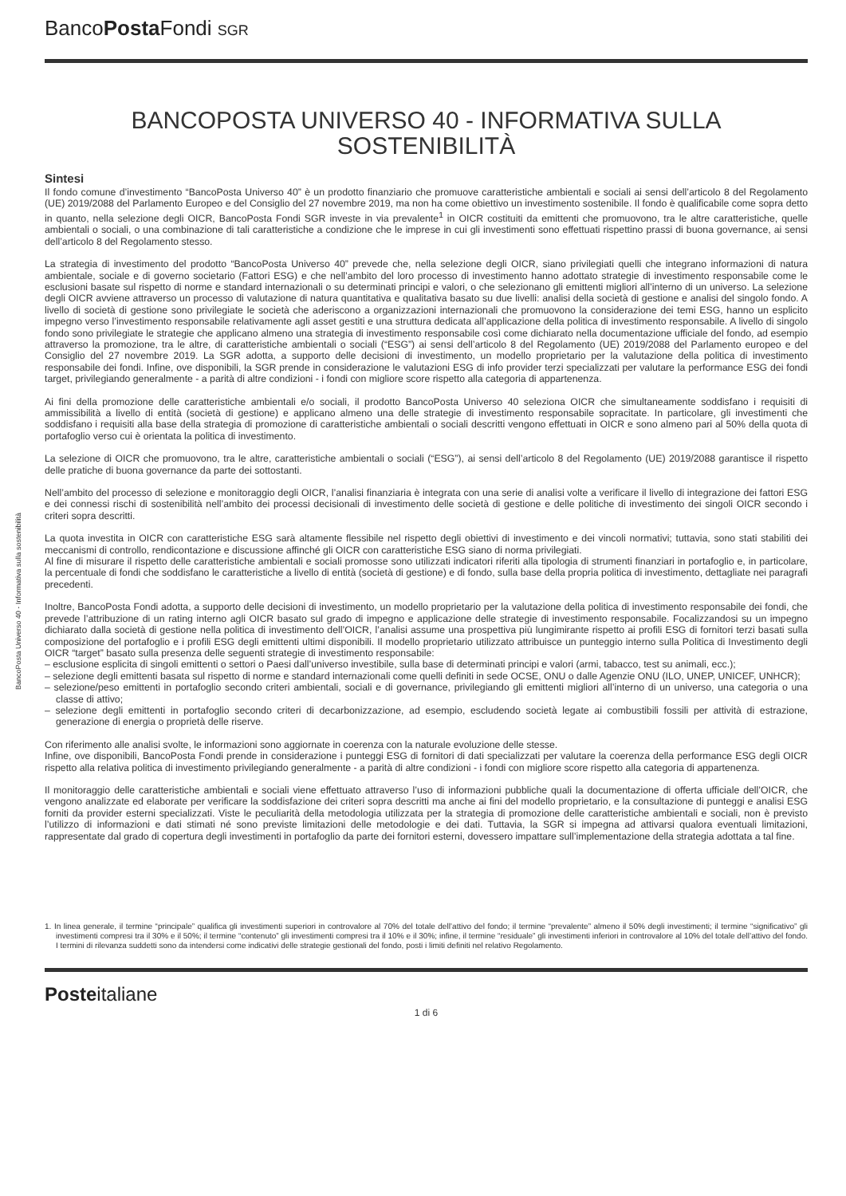BancoPosta Universo 40 - Informativa sulla sostenibilità
BancoPosta Fondi SGR
BANCOPOSTA UNIVERSO 40 - INFORMATIVA SULLA SOSTENIBILITÀ
Sintesi
Il fondo comune d’investimento “BancoPosta Universo 40” è un prodotto finanziario che promuove caratteristiche ambientali e sociali ai sensi dell’articolo 8 del Regolamento (UE) 2019/2088 del Parlamento Europeo e del Consiglio del 27 novembre 2019, ma non ha come obiettivo un investimento sostenibile. Il fondo è qualificabile come sopra detto in quanto, nella selezione degli OICR, BancoPosta Fondi SGR investe in via prevalente<sup>1</sup> in OICR costituiti da emittenti che promuovono, tra le altre caratteristiche, quelle ambientali o sociali, o una combinazione di tali caratteristiche a condizione che le imprese in cui gli investimenti sono effettuati rispettino prassi di buona governance, ai sensi dell’articolo 8 del Regolamento stesso.
La strategia di investimento del prodotto “BancoPosta Universo 40” prevede che, nella selezione degli OICR, siano privilegiati quelli che integrano informazioni di natura ambientale, sociale e di governo societario (Fattori ESG) e che nell’ambito del loro processo di investimento hanno adottato strategie di investimento responsabile come le esclusioni basate sul rispetto di norme e standard internazionali o su determinati principi e valori, o che selezionano gli emittenti migliori all’interno di un universo. La selezione degli OICR avviene attraverso un processo di valutazione di natura quantitativa e qualitativa basato su due livelli: analisi della società di gestione e analisi del singolo fondo. A livello di società di gestione sono privilegiate le società che aderiscono a organizzazioni internazionali che promuovono la considerazione dei temi ESG, hanno un esplicito impegno verso l’investimento responsabile relativamente agli asset gestiti e una struttura dedicata all’applicazione della politica di investimento responsabile. A livello di singolo fondo sono privilegiate le strategie che applicano almeno una strategia di investimento responsabile così come dichiarato nella documentazione ufficiale del fondo, ad esempio attraverso la promozione, tra le altre, di caratteristiche ambientali o sociali (“ESG”) ai sensi dell’articolo 8 del Regolamento (UE) 2019/2088 del Parlamento europeo e del Consiglio del 27 novembre 2019. La SGR adotta, a supporto delle decisioni di investimento, un modello proprietario per la valutazione della politica di investimento responsabile dei fondi. Infine, ove disponibili, la SGR prende in considerazione le valutazioni ESG di info provider terzi specializzati per valutare la performance ESG dei fondi target, privilegiando generalmente - a parità di altre condizioni - i fondi con migliore score rispetto alla categoria di appartenenza.
Ai fini della promozione delle caratteristiche ambientali e/o sociali, il prodotto BancoPosta Universo 40 seleziona OICR che simultaneamente soddisfano i requisiti di ammissibilità a livello di entità (società di gestione) e applicano almeno una delle strategie di investimento responsabile sopracitate. In particolare, gli investimenti che soddisfano i requisiti alla base della strategia di promozione di caratteristiche ambientali o sociali descritti vengono effettuati in OICR e sono almeno pari al 50% della quota di portafoglio verso cui è orientata la politica di investimento.
La selezione di OICR che promuovono, tra le altre, caratteristiche ambientali o sociali (“ESG”), ai sensi dell’articolo 8 del Regolamento (UE) 2019/2088 garantisce il rispetto delle pratiche di buona governance da parte dei sottostanti.
Nell’ambito del processo di selezione e monitoraggio degli OICR, l’analisi finanziaria è integrata con una serie di analisi volte a verificare il livello di integrazione dei fattori ESG e dei connessi rischi di sostenibilità nell’ambito dei processi decisionali di investimento delle società di gestione e delle politiche di investimento dei singoli OICR secondo i criteri sopra descritti.
La quota investita in OICR con caratteristiche ESG sarà altamente flessibile nel rispetto degli obiettivi di investimento e dei vincoli normativi; tuttavia, sono stati stabiliti dei meccanismi di controllo, rendicontazione e discussione affinché gli OICR con caratteristiche ESG siano di norma privilegiati.
Al fine di misurare il rispetto delle caratteristiche ambientali e sociali promosse sono utilizzati indicatori riferiti alla tipologia di strumenti finanziari in portafoglio e, in particolare, la percentuale di fondi che soddisfano le caratteristiche a livello di entità (società di gestione) e di fondo, sulla base della propria politica di investimento, dettagliate nei paragrafi precedenti.
Inoltre, BancoPosta Fondi adotta, a supporto delle decisioni di investimento, un modello proprietario per la valutazione della politica di investimento responsabile dei fondi, che prevede l’attribuzione di un rating interno agli OICR basato sul grado di impegno e applicazione delle strategie di investimento responsabile. Focalizzandosi su un impegno dichiarato dalla società di gestione nella politica di investimento dell’OICR, l’analisi assume una prospettiva più lungimirante rispetto ai profili ESG di fornitori terzi basati sulla composizione del portafoglio e i profili ESG degli emittenti ultimi disponibili. Il modello proprietario utilizzato attribuisce un punteggio interno sulla Politica di Investimento degli OICR “target” basato sulla presenza delle seguenti strategie di investimento responsabile:
– esclusione esplicita di singoli emittenti o settori o Paesi dall’universo investibile, sulla base di determinati principi e valori (armi, tabacco, test su animali, ecc.);
– selezione degli emittenti basata sul rispetto di norme e standard internazionali come quelli definiti in sede OCSE, ONU o dalle Agenzie ONU (ILO, UNEP, UNICEF, UNHCR);
– selezione/peso emittenti in portafoglio secondo criteri ambientali, sociali e di governance, privilegiando gli emittenti migliori all’interno di un universo, una categoria o una classe di attivo;
– selezione degli emittenti in portafoglio secondo criteri di decarbonizzazione, ad esempio, escludendo società legate ai combustibili fossili per attività di estrazione, generazione di energia o proprietà delle riserve.
Con riferimento alle analisi svolte, le informazioni sono aggiornate in coerenza con la naturale evoluzione delle stesse.
Infine, ove disponibili, BancoPosta Fondi prende in considerazione i punteggi ESG di fornitori di dati specializzati per valutare la coerenza della performance ESG degli OICR rispetto alla relativa politica di investimento privilegiando generalmente - a parità di altre condizioni - i fondi con migliore score rispetto alla categoria di appartenenza.
Il monitoraggio delle caratteristiche ambientali e sociali viene effettuato attraverso l’uso di informazioni pubbliche quali la documentazione di offerta ufficiale dell’OICR, che vengono analizzate ed elaborate per verificare la soddisfazione dei criteri sopra descritti ma anche ai fini del modello proprietario, e la consultazione di punteggi e analisi ESG forniti da provider esterni specializzati. Viste le peculiarità della metodologia utilizzata per la strategia di promozione delle caratteristiche ambientali e sociali, non è previsto l’utilizzo di informazioni e dati stimati né sono previste limitazioni delle metodologie e dei dati. Tuttavia, la SGR si impegna ad attivarsi qualora eventuali limitazioni, rappresentate dal grado di copertura degli investimenti in portafoglio da parte dei fornitori esterni, dovessero impattare sull’implementazione della strategia adottata a tal fine.
1. In linea generale, il termine “principale” qualifica gli investimenti superiori in controvalore al 70% del totale dell’attivo del fondo; il termine “prevalente” almeno il 50% degli investimenti; il termine “significativo” gli investimenti compresi tra il 30% e il 50%; il termine “contenuto” gli investimenti compresi tra il 10% e il 30%; infine, il termine “residuale” gli investimenti inferiori in controvalore al 10% del totale dell’attivo del fondo. I termini di rilevanza suddetti sono da intendersi come indicativi delle strategie gestionali del fondo, posti i limiti definiti nel relativo Regolamento.
Posteitaliane
1 di 6